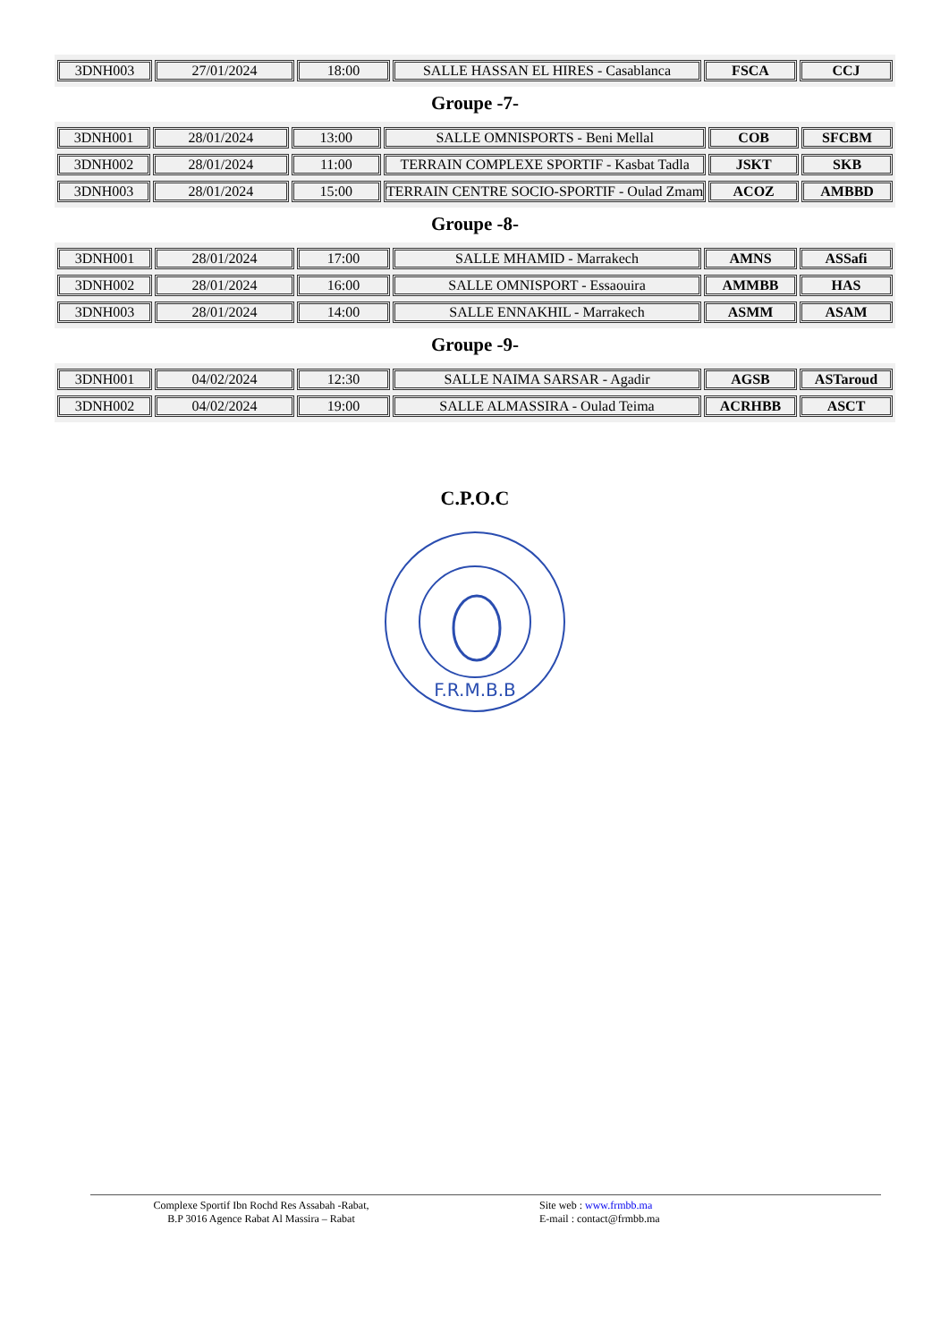| 3DNH003 | 27/01/2024 | 18:00 | SALLE HASSAN EL HIRES - Casablanca | FSCA | CCJ |
Groupe -7-
| 3DNH001 | 28/01/2024 | 13:00 | SALLE OMNISPORTS - Beni Mellal | COB | SFCBM |
| 3DNH002 | 28/01/2024 | 11:00 | TERRAIN COMPLEXE SPORTIF - Kasbat Tadla | JSKT | SKB |
| 3DNH003 | 28/01/2024 | 15:00 | TERRAIN CENTRE SOCIO-SPORTIF - Oulad Zmam | ACOZ | AMBBD |
Groupe -8-
| 3DNH001 | 28/01/2024 | 17:00 | SALLE MHAMID - Marrakech | AMNS | ASSafi |
| 3DNH002 | 28/01/2024 | 16:00 | SALLE OMNISPORT - Essaouira | AMMBB | HAS |
| 3DNH003 | 28/01/2024 | 14:00 | SALLE ENNAKHIL - Marrakech | ASMM | ASAM |
Groupe -9-
| 3DNH001 | 04/02/2024 | 12:30 | SALLE NAIMA SARSAR - Agadir | AGSB | ASTaroud |
| 3DNH002 | 04/02/2024 | 19:00 | SALLE ALMASSIRA - Oulad Teima | ACRHBB | ASCT |
C.P.O.C
F.R.M.B.B
Complexe Sportif Ibn Rochd Res Assabah -Rabat,
B.P 3016 Agence Rabat Al Massira – Rabat
Site web : www.frmbb.ma
E-mail : contact@frmbb.ma